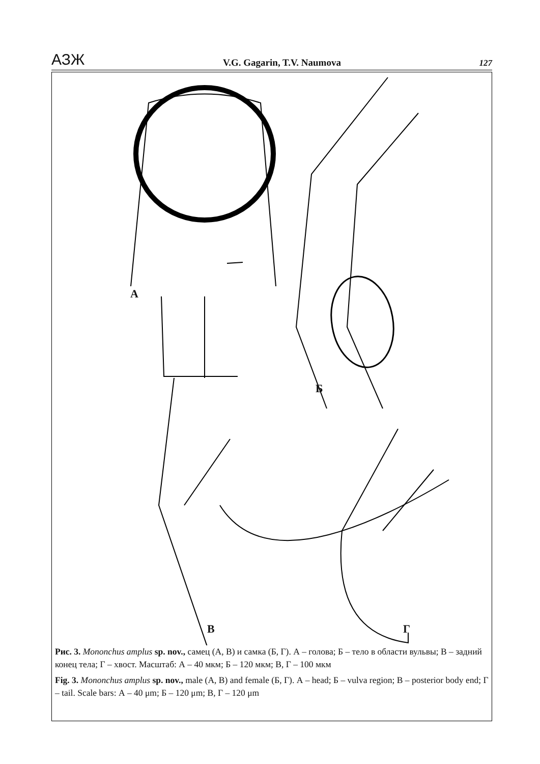АЗЖ V.G. Gagarin, T.V. Naumova 127
А
Б
В Г
Рис. 3. Mononchus amplus sp. nov., самец (А, В) и самка (Б, Г). А – голова; Б – тело в области вульвы; В – задний конец тела; Г – хвост. Масштаб: А – 40 мкм; Б – 120 мкм; В, Г – 100 мкм
Fig. 3. Mononchus amplus sp. nov., male (А, В) and female (Б, Г). А – head; Б – vulva region; В – posterior body end; Г – tail. Scale bars: А – 40 μm; Б – 120 μm; В, Г – 120 μm